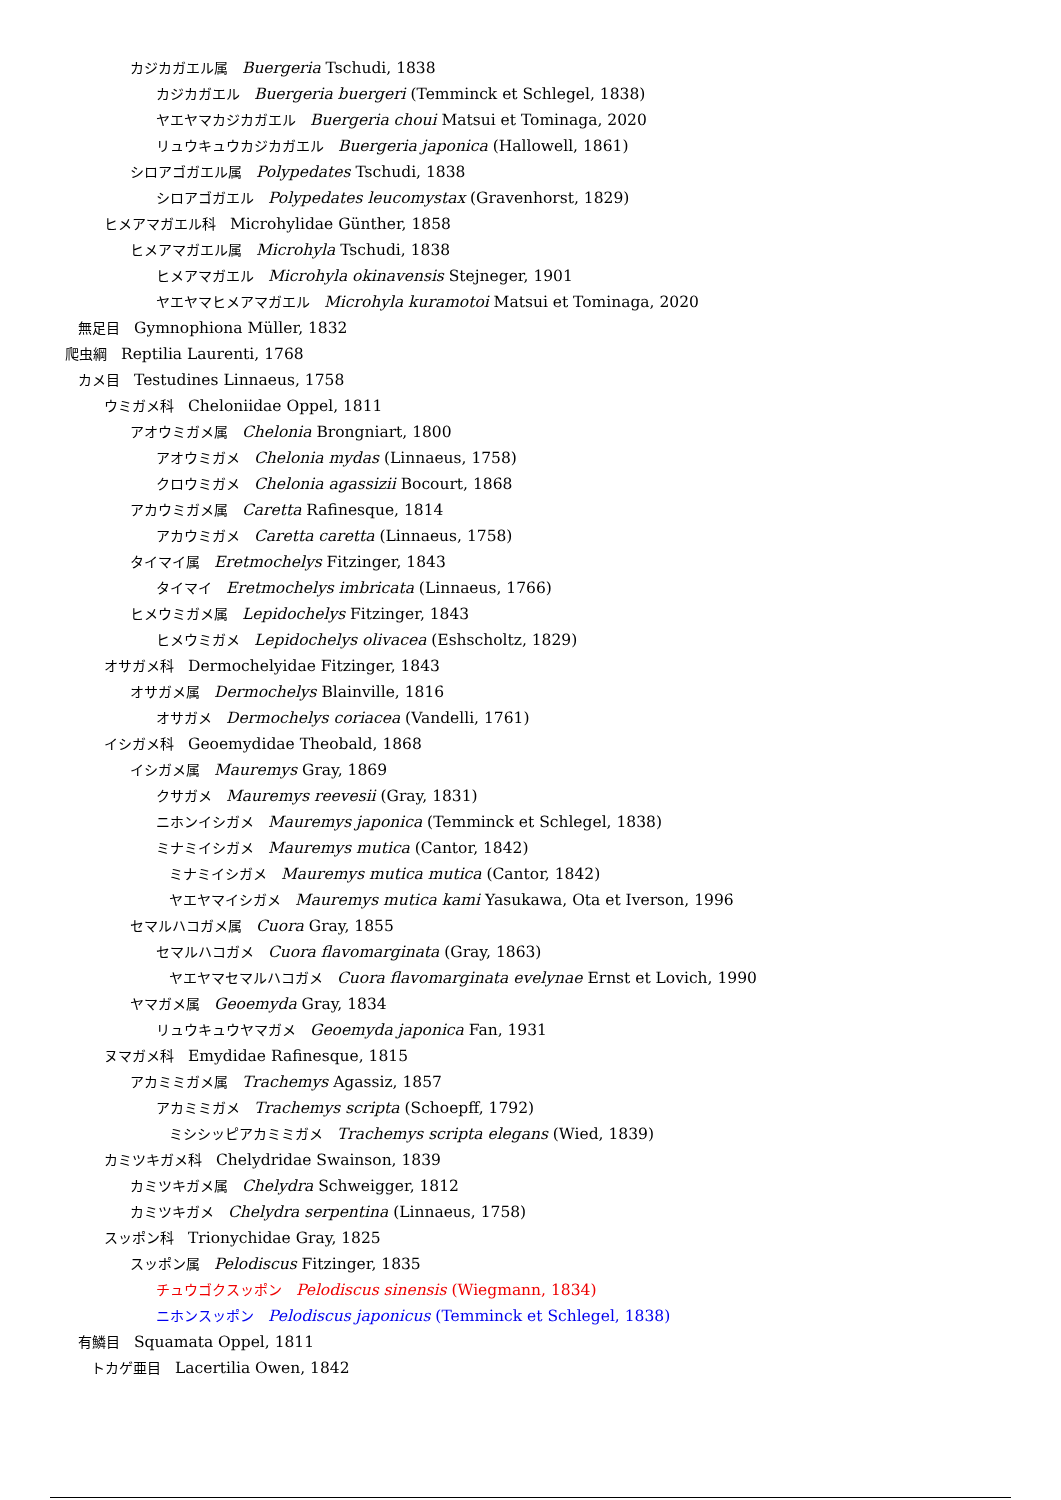カジカガエル属 Buergeria Tschudi, 1838
カジカガエル Buergeria buergeri (Temminck et Schlegel, 1838)
ヤエヤマカジカガエル Buergeria choui Matsui et Tominaga, 2020
リュウキュウカジカガエル Buergeria japonica (Hallowell, 1861)
シロアゴガエル属 Polypedates Tschudi, 1838
シロアゴガエル Polypedates leucomystax (Gravenhorst, 1829)
ヒメアマガエル科 Microhylidae Günther, 1858
ヒメアマガエル属 Microhyla Tschudi, 1838
ヒメアマガエル Microhyla okinavensis Stejneger, 1901
ヤエヤマヒメアマガエル Microhyla kuramotoi Matsui et Tominaga, 2020
無足目 Gymnophiona Müller, 1832
爬虫綱 Reptilia Laurenti, 1768
カメ目 Testudines Linnaeus, 1758
ウミガメ科 Cheloniidae Oppel, 1811
アオウミガメ属 Chelonia Brongniart, 1800
アオウミガメ Chelonia mydas (Linnaeus, 1758)
クロウミガメ Chelonia agassizii Bocourt, 1868
アカウミガメ属 Caretta Rafinesque, 1814
アカウミガメ Caretta caretta (Linnaeus, 1758)
タイマイ属 Eretmochelys Fitzinger, 1843
タイマイ Eretmochelys imbricata (Linnaeus, 1766)
ヒメウミガメ属 Lepidochelys Fitzinger, 1843
ヒメウミガメ Lepidochelys olivacea (Eshscholtz, 1829)
オサガメ科 Dermochelyidae Fitzinger, 1843
オサガメ属 Dermochelys Blainville, 1816
オサガメ Dermochelys coriacea (Vandelli, 1761)
イシガメ科 Geoemydidae Theobald, 1868
イシガメ属 Mauremys Gray, 1869
クサガメ Mauremys reevesii (Gray, 1831)
ニホンイシガメ Mauremys japonica (Temminck et Schlegel, 1838)
ミナミイシガメ Mauremys mutica (Cantor, 1842)
ミナミイシガメ Mauremys mutica mutica (Cantor, 1842)
ヤエヤマイシガメ Mauremys mutica kami Yasukawa, Ota et Iverson, 1996
セマルハコガメ属 Cuora Gray, 1855
セマルハコガメ Cuora flavomarginata (Gray, 1863)
ヤエヤマセマルハコガメ Cuora flavomarginata evelynae Ernst et Lovich, 1990
ヤマガメ属 Geoemyda Gray, 1834
リュウキュウヤマガメ Geoemyda japonica Fan, 1931
ヌマガメ科 Emydidae Rafinesque, 1815
アカミミガメ属 Trachemys Agassiz, 1857
アカミミガメ Trachemys scripta (Schoepff, 1792)
ミシシッピアカミミガメ Trachemys scripta elegans (Wied, 1839)
カミツキガメ科 Chelydridae Swainson, 1839
カミツキガメ属 Chelydra Schweigger, 1812
カミツキガメ Chelydra serpentina (Linnaeus, 1758)
スッポン科 Trionychidae Gray, 1825
スッポン属 Pelodiscus Fitzinger, 1835
チュウゴクスッポン Pelodiscus sinensis (Wiegmann, 1834)
ニホンスッポン Pelodiscus japonicus (Temminck et Schlegel, 1838)
有鱗目 Squamata Oppel, 1811
トカゲ亜目 Lacertilia Owen, 1842